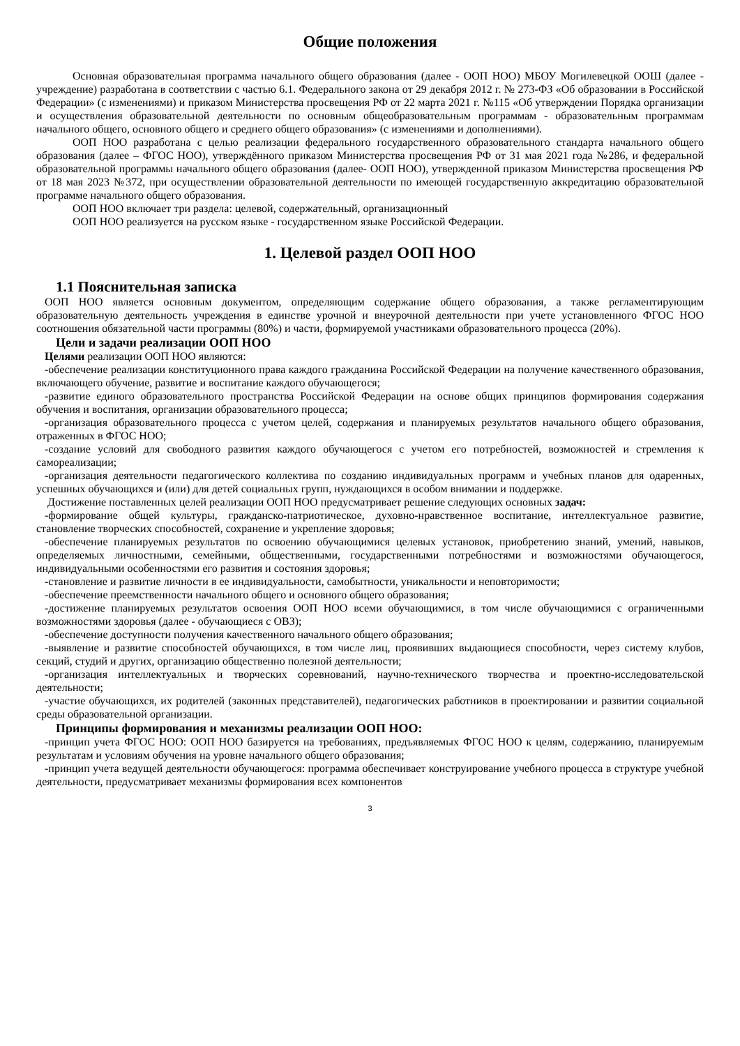Общие положения
Основная образовательная программа начального общего образования (далее - ООП НОО) МБОУ Могилевецкой ООШ (далее - учреждение) разработана в соответствии с частью 6.1. Федерального закона от 29 декабря 2012 г. № 273-ФЗ «Об образовании в Российской Федерации» (с изменениями) и приказом Министерства просвещения РФ от 22 марта 2021 г. №115 «Об утверждении Порядка организации и осуществления образовательной деятельности по основным общеобразовательным программам - образовательным программам начального общего, основного общего и среднего общего образования» (с изменениями и дополнениями).
ООП НОО разработана с целью реализации федерального государственного образовательного стандарта начального общего образования (далее – ФГОС НОО), утверждённого приказом Министерства просвещения РФ от 31 мая 2021 года №286, и федеральной образовательной программы начального общего образования (далее- ООП НОО), утвержденной приказом Министерства просвещения РФ от 18 мая 2023 №372, при осуществлении образовательной деятельности по имеющей государственную аккредитацию образовательной программе начального общего образования.
ООП НОО включает три раздела: целевой, содержательный, организационный
ООП НОО реализуется на русском языке - государственном языке Российской Федерации.
1. Целевой раздел ООП НОО
1.1 Пояснительная записка
ООП НОО является основным документом, определяющим содержание общего образования, а также регламентирующим образовательную деятельность учреждения в единстве урочной и внеурочной деятельности при учете установленного ФГОС НОО соотношения обязательной части программы (80%) и части, формируемой участниками образовательного процесса (20%).
Цели и задачи реализации ООП НОО
Целями реализации ООП НОО являются:
-обеспечение реализации конституционного права каждого гражданина Российской Федерации на получение качественного образования, включающего обучение, развитие и воспитание каждого обучающегося;
-развитие единого образовательного пространства Российской Федерации на основе общих принципов формирования содержания обучения и воспитания, организации образовательного процесса;
-организация образовательного процесса с учетом целей, содержания и планируемых результатов начального общего образования, отраженных в ФГОС НОО;
-создание условий для свободного развития каждого обучающегося с учетом его потребностей, возможностей и стремления к самореализации;
-организация деятельности педагогического коллектива по созданию индивидуальных программ и учебных планов для одаренных, успешных обучающихся и (или) для детей социальных групп, нуждающихся в особом внимании и поддержке.
Достижение поставленных целей реализации ООП НОО предусматривает решение следующих основных задач:
-формирование общей культуры, гражданско-патриотическое, духовно-нравственное воспитание, интеллектуальное развитие, становление творческих способностей, сохранение и укрепление здоровья;
-обеспечение планируемых результатов по освоению обучающимися целевых установок, приобретению знаний, умений, навыков, определяемых личностными, семейными, общественными, государственными потребностями и возможностями обучающегося, индивидуальными особенностями его развития и состояния здоровья;
-становление и развитие личности в ее индивидуальности, самобытности, уникальности и неповторимости;
-обеспечение преемственности начального общего и основного общего образования;
-достижение планируемых результатов освоения ООП НОО всеми обучающимися, в том числе обучающимися с ограниченными возможностями здоровья (далее - обучающиеся с ОВЗ);
-обеспечение доступности получения качественного начального общего образования;
-выявление и развитие способностей обучающихся, в том числе лиц, проявивших выдающиеся способности, через систему клубов, секций, студий и других, организацию общественно полезной деятельности;
-организация интеллектуальных и творческих соревнований, научно-технического творчества и проектно-исследовательской деятельности;
-участие обучающихся, их родителей (законных представителей), педагогических работников в проектировании и развитии социальной среды образовательной организации.
Принципы формирования и механизмы реализации ООП НОО:
-принцип учета ФГОС НОО: ООП НОО базируется на требованиях, предъявляемых ФГОС НОО к целям, содержанию, планируемым результатам и условиям обучения на уровне начального общего образования;
-принцип учета ведущей деятельности обучающегося: программа обеспечивает конструирование учебного процесса в структуре учебной деятельности, предусматривает механизмы формирования всех компонентов
3